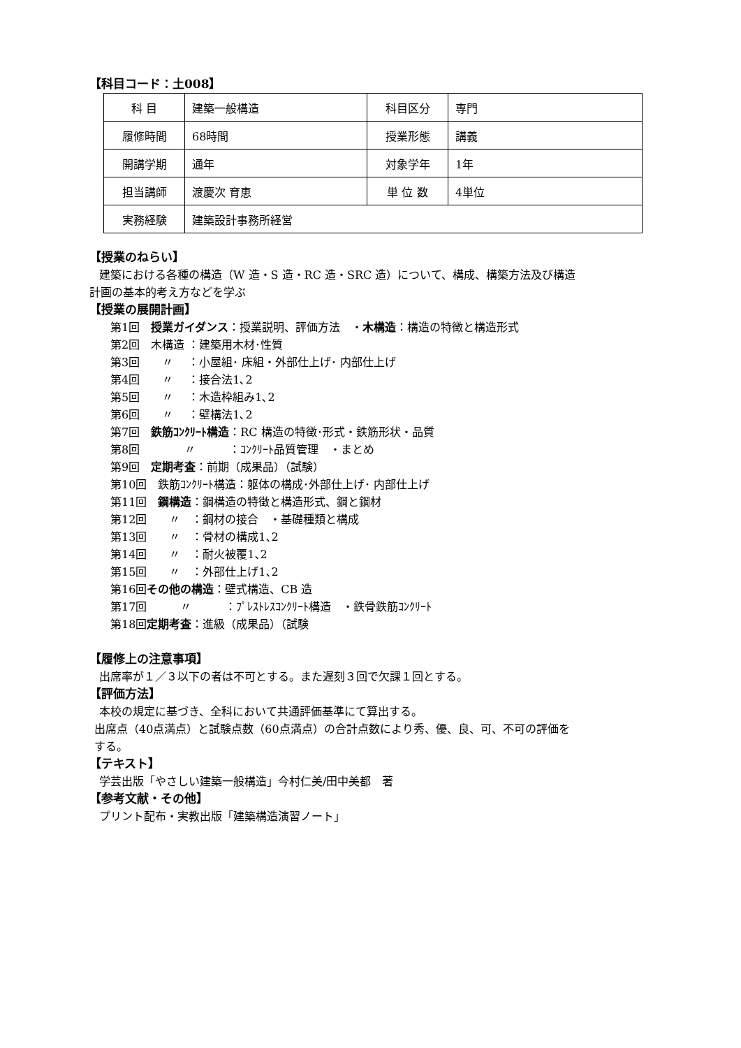【科目コード：土008】
| 科 目 | 建築一般構造 | 科目区分 | 専門 |
| 履修時間 | 68時間 | 授業形態 | 講義 |
| 開講学期 | 通年 | 対象学年 | 1年 |
| 担当講師 | 渡慶次 育恵 | 単 位 数 | 4単位 |
| 実務経験 | 建築設計事務所経営 | | |
【授業のねらい】
建築における各種の構造（W 造・S 造・RC 造・SRC 造）について、構成、構築方法及び構造
計画の基本的考え方などを学ぶ
【授業の展開計画】
第1回　授業ガイダンス：授業説明、評価方法　・木構造：構造の特徴と構造形式
第2回　木構造 ：建築用木材･性質
第3回　　〃　 ：小屋組･ 床組・外部仕上げ･ 内部仕上げ
第4回　　〃　 ：接合法1､2
第5回　　〃　 ：木造枠組み1､2
第6回　　〃　 ：壁構法1､2
第7回　鉄筋ｺﾝｸﾘｰﾄ構造：RC 構造の特徴･形式・鉄筋形状・品質
第8回　　　　〃　　　：ｺﾝｸﾘｰﾄ品質管理　・まとめ
第9回　定期考査：前期（成果品）（試験）
第10回　鉄筋ｺﾝｸﾘｰﾄ構造：躯体の構成･外部仕上げ･ 内部仕上げ
第11回　鋼構造：鋼構造の特徴と構造形式、鋼と鋼材
第12回　　〃　：鋼材の接合　・基礎種類と構成
第13回　　〃　：骨材の構成1､2
第14回　　〃　：耐火被覆1､2
第15回　　〃　：外部仕上げ1､2
第16回その他の構造：壁式構造、CB 造
第17回　　　〃　　　：ﾌﾟﾚｽﾄﾚｽｺﾝｸﾘｰﾄ構造　・鉄骨鉄筋ｺﾝｸﾘｰﾄ
第18回定期考査：進級（成果品）（試験
【履修上の注意事項】
出席率が１／３以下の者は不可とする。また遅刻３回で欠課１回とする。
【評価方法】
本校の規定に基づき、全科において共通評価基準にて算出する。
出席点（40点満点）と試験点数（60点満点）の合計点数により秀、優、良、可、不可の評価を
する。
【テキスト】
学芸出版「やさしい建築一般構造」今村仁美/田中美都　著
【参考文献・その他】
プリント配布・実教出版「建築構造演習ノート」